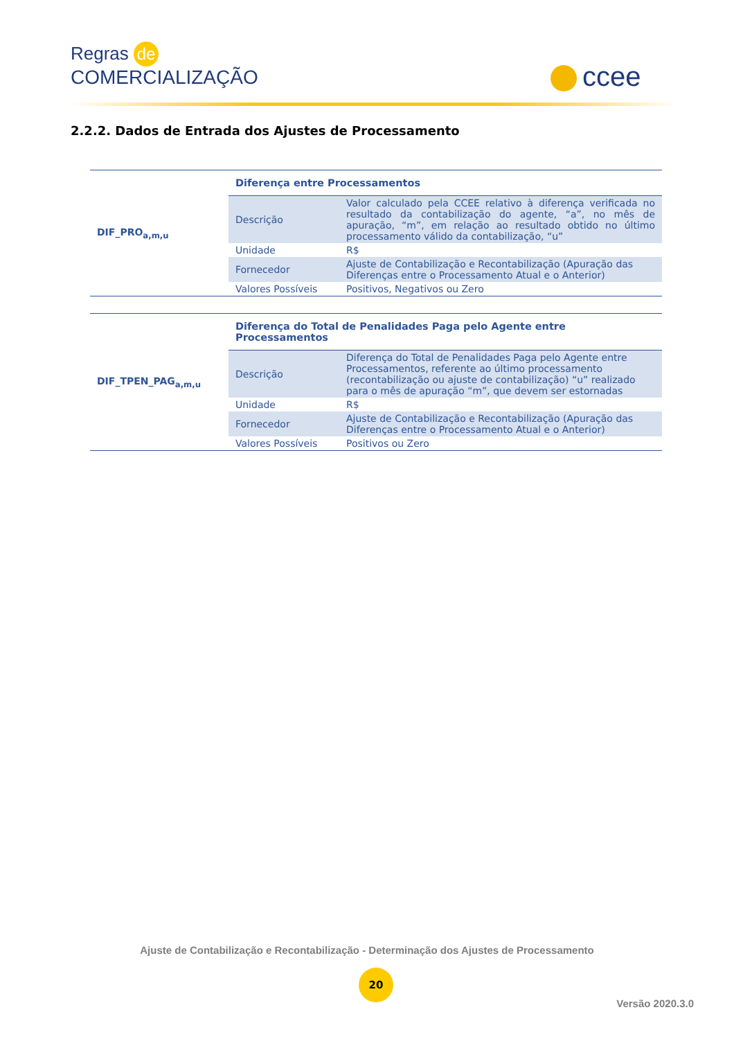Regras de
COMERCIALIZAÇÃO
ccee
2.2.2. Dados de Entrada dos Ajustes de Processamento
| DIF_PRO<sub>a,m,u</sub> | Diferença entre Processamentos | |
| | Descrição | Valor calculado pela CCEE relativo à diferença verificada no resultado da contabilização do agente, “a”, no mês de apuração, “m”, em relação ao resultado obtido no último processamento válido da contabilização, “u” |
| | Unidade | R$ |
| | Fornecedor | Ajuste de Contabilização e Recontabilização (Apuração das Diferenças entre o Processamento Atual e o Anterior) |
| | Valores Possíveis | Positivos, Negativos ou Zero |
| DIF_TPEN_PAG<sub>a,m,u</sub> | Diferença do Total de Penalidades Paga pelo Agente entre Processamentos | |
| | Descrição | Diferença do Total de Penalidades Paga pelo Agente entre Processamentos, referente ao último processamento (recontabilização ou ajuste de contabilização) “u” realizado para o mês de apuração “m”, que devem ser estornadas |
| | Unidade | R$ |
| | Fornecedor | Ajuste de Contabilização e Recontabilização (Apuração das Diferenças entre o Processamento Atual e o Anterior) |
| | Valores Possíveis | Positivos ou Zero |
Ajuste de Contabilização e Recontabilização - Determinação dos Ajustes de Processamento
20
Versão 2020.3.0